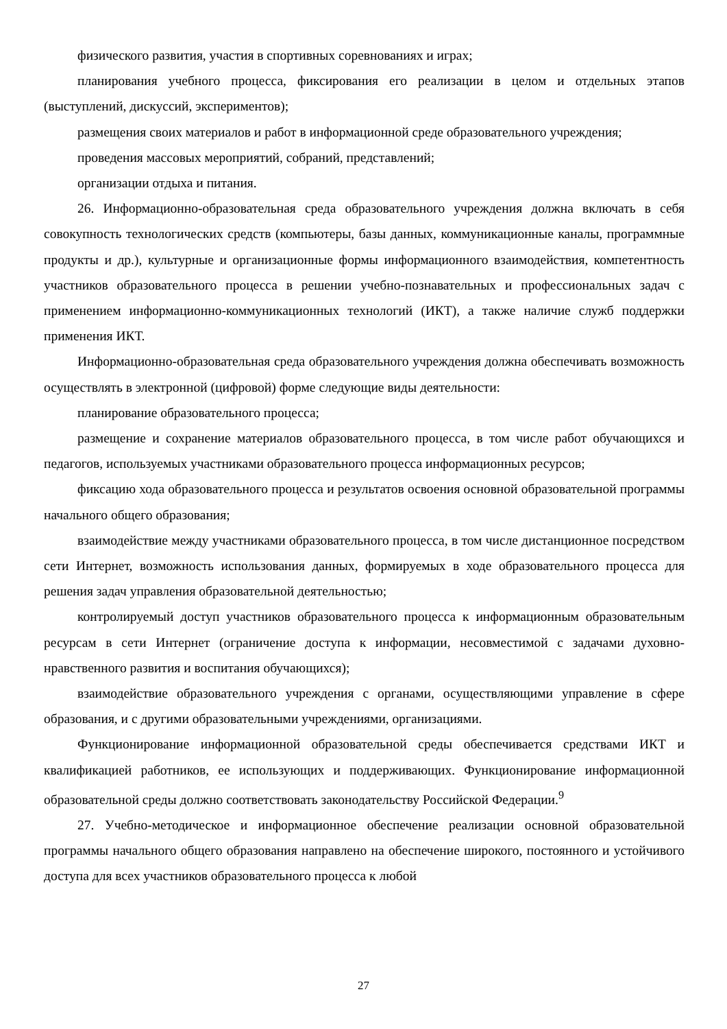физического развития, участия в спортивных соревнованиях и играх;
планирования учебного процесса, фиксирования его реализации в целом и отдельных этапов (выступлений, дискуссий, экспериментов);
размещения своих материалов и работ в информационной среде образовательного учреждения;
проведения массовых мероприятий, собраний, представлений;
организации отдыха и питания.
26. Информационно-образовательная среда образовательного учреждения должна включать в себя совокупность технологических средств (компьютеры, базы данных, коммуникационные каналы, программные продукты и др.), культурные и организационные формы информационного взаимодействия, компетентность участников образовательного процесса в решении учебно-познавательных и профессиональных задач с применением информационно-коммуникационных технологий (ИКТ), а также наличие служб поддержки применения ИКТ.
Информационно-образовательная среда образовательного учреждения должна обеспечивать возможность осуществлять в электронной (цифровой) форме следующие виды деятельности:
планирование образовательного процесса;
размещение и сохранение материалов образовательного процесса, в том числе работ обучающихся и педагогов, используемых участниками образовательного процесса информационных ресурсов;
фиксацию хода образовательного процесса и результатов освоения основной образовательной программы начального общего образования;
взаимодействие между участниками образовательного процесса, в том числе дистанционное посредством сети Интернет, возможность использования данных, формируемых в ходе образовательного процесса для решения задач управления образовательной деятельностью;
контролируемый доступ участников образовательного процесса к информационным образовательным ресурсам в сети Интернет (ограничение доступа к информации, несовместимой с задачами духовно-нравственного развития и воспитания обучающихся);
взаимодействие образовательного учреждения с органами, осуществляющими управление в сфере образования, и с другими образовательными учреждениями, организациями.
Функционирование информационной образовательной среды обеспечивается средствами ИКТ и квалификацией работников, ее использующих и поддерживающих. Функционирование информационной образовательной среды должно соответствовать законодательству Российской Федерации.<sup>9</sup>
27. Учебно-методическое и информационное обеспечение реализации основной образовательной программы начального общего образования направлено на обеспечение широкого, постоянного и устойчивого доступа для всех участников образовательного процесса к любой
27